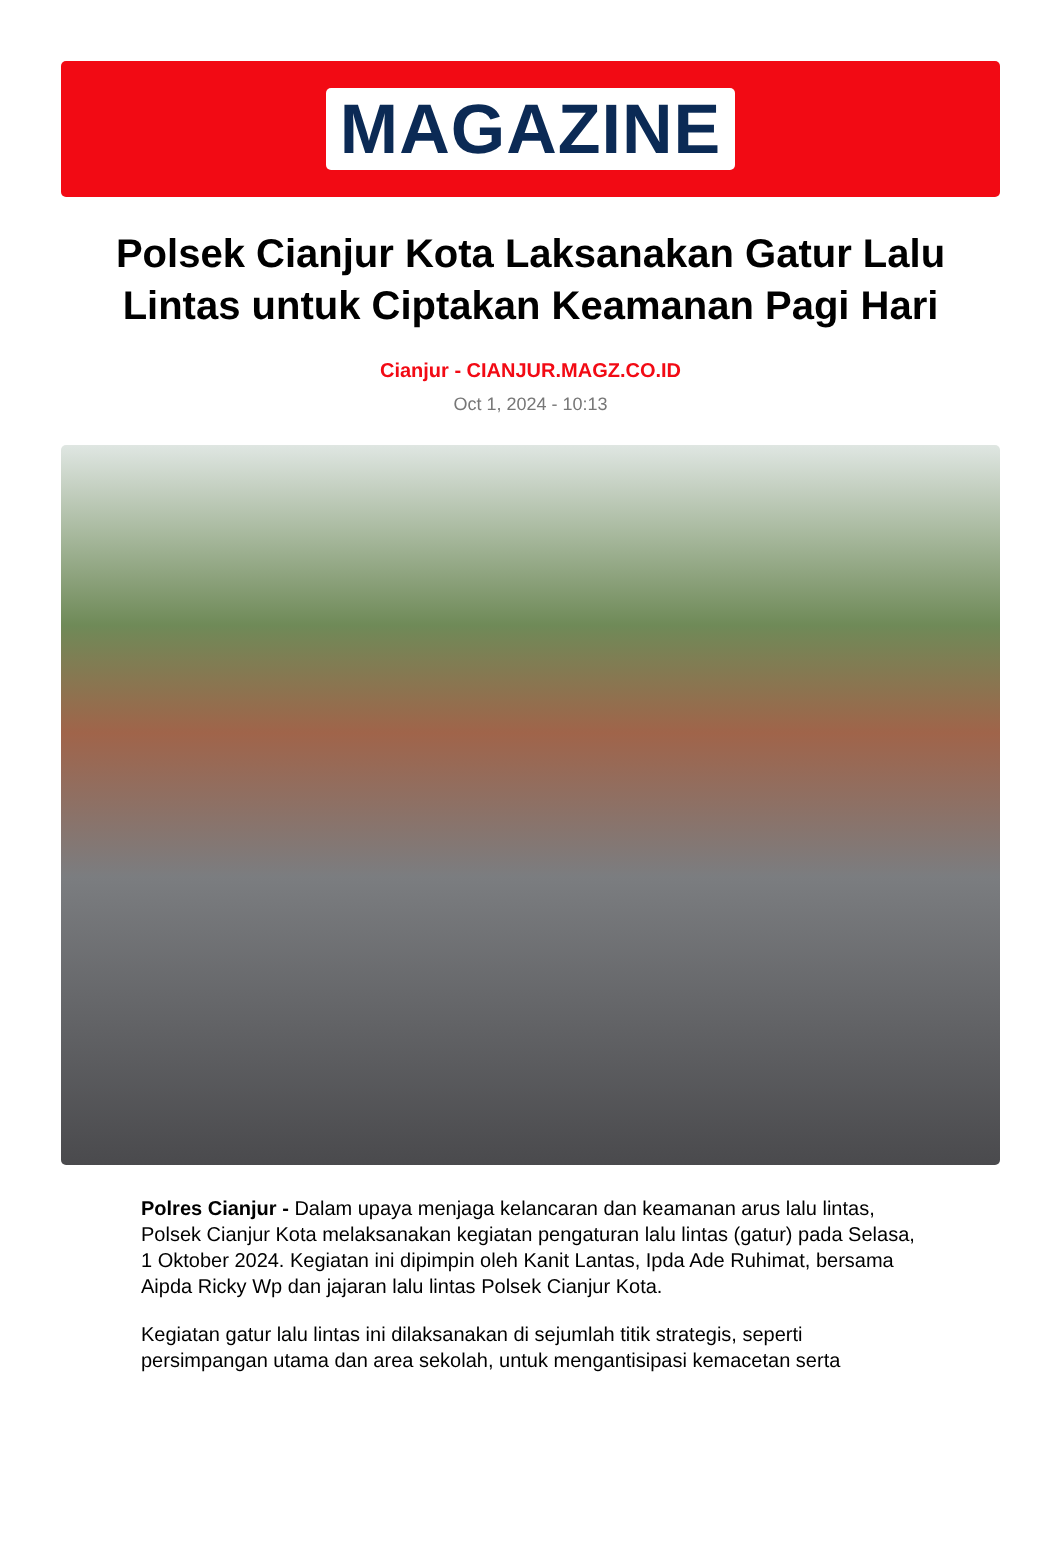MAGAZINE
Polsek Cianjur Kota Laksanakan Gatur Lalu Lintas untuk Ciptakan Keamanan Pagi Hari
Cianjur - CIANJUR.MAGZ.CO.ID
Oct 1, 2024 - 10:13
Polres Cianjur - Dalam upaya menjaga kelancaran dan keamanan arus lalu lintas, Polsek Cianjur Kota melaksanakan kegiatan pengaturan lalu lintas (gatur) pada Selasa, 1 Oktober 2024. Kegiatan ini dipimpin oleh Kanit Lantas, Ipda Ade Ruhimat, bersama Aipda Ricky Wp dan jajaran lalu lintas Polsek Cianjur Kota.
Kegiatan gatur lalu lintas ini dilaksanakan di sejumlah titik strategis, seperti persimpangan utama dan area sekolah, untuk mengantisipasi kemacetan serta